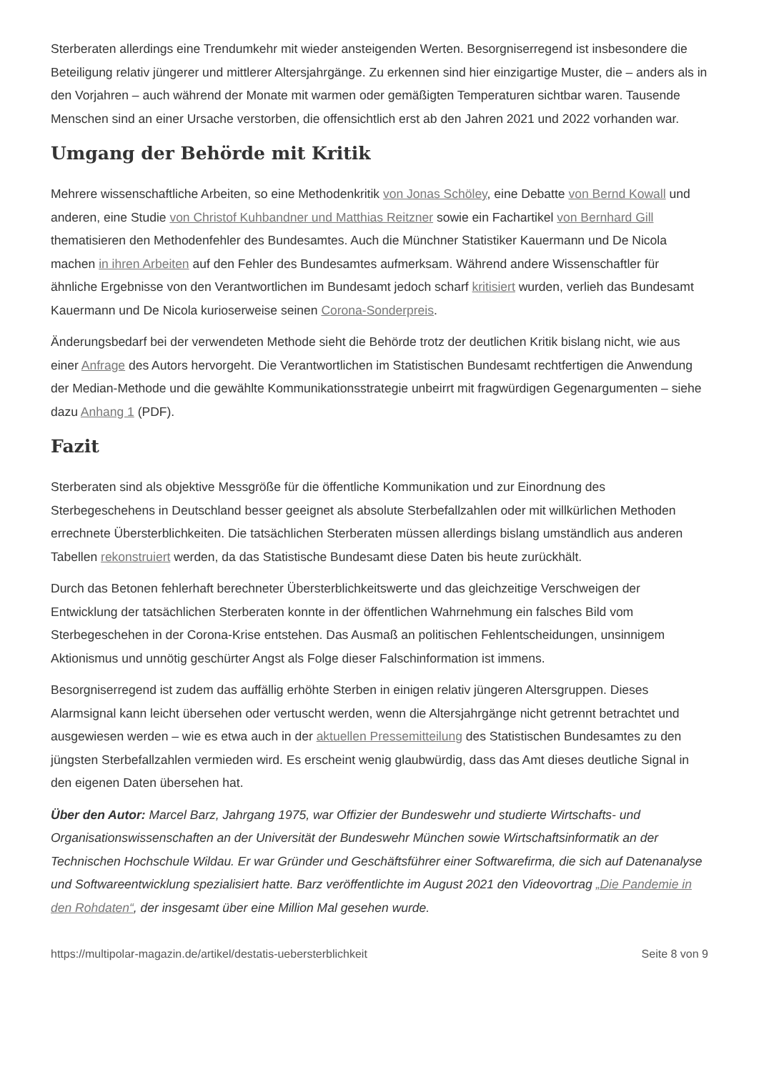Sterberaten allerdings eine Trendumkehr mit wieder ansteigenden Werten. Besorgniserregend ist insbesondere die Beteiligung relativ jüngerer und mittlerer Altersjahrgänge. Zu erkennen sind hier einzigartige Muster, die – anders als in den Vorjahren – auch während der Monate mit warmen oder gemäßigten Temperaturen sichtbar waren. Tausende Menschen sind an einer Ursache verstorben, die offensichtlich erst ab den Jahren 2021 und 2022 vorhanden war.
Umgang der Behörde mit Kritik
Mehrere wissenschaftliche Arbeiten, so eine Methodenkritik von Jonas Schöley, eine Debatte von Bernd Kowall und anderen, eine Studie von Christof Kuhbandner und Matthias Reitzner sowie ein Fachartikel von Bernhard Gill thematisieren den Methodenfehler des Bundesamtes. Auch die Münchner Statistiker Kauermann und De Nicola machen in ihren Arbeiten auf den Fehler des Bundesamtes aufmerksam. Während andere Wissenschaftler für ähnliche Ergebnisse von den Verantwortlichen im Bundesamt jedoch scharf kritisiert wurden, verlieh das Bundesamt Kauermann und De Nicola kurioserweise seinen Corona-Sonderpreis.
Änderungsbedarf bei der verwendeten Methode sieht die Behörde trotz der deutlichen Kritik bislang nicht, wie aus einer Anfrage des Autors hervorgeht. Die Verantwortlichen im Statistischen Bundesamt rechtfertigen die Anwendung der Median-Methode und die gewählte Kommunikationsstrategie unbeirrt mit fragwürdigen Gegenargumenten – siehe dazu Anhang 1 (PDF).
Fazit
Sterberaten sind als objektive Messgröße für die öffentliche Kommunikation und zur Einordnung des Sterbegeschehens in Deutschland besser geeignet als absolute Sterbefallzahlen oder mit willkürlichen Methoden errechnete Übersterblichkeiten. Die tatsächlichen Sterberaten müssen allerdings bislang umständlich aus anderen Tabellen rekonstruiert werden, da das Statistische Bundesamt diese Daten bis heute zurückhält.
Durch das Betonen fehlerhaft berechneter Übersterblichkeitswerte und das gleichzeitige Verschweigen der Entwicklung der tatsächlichen Sterberaten konnte in der öffentlichen Wahrnehmung ein falsches Bild vom Sterbegeschehen in der Corona-Krise entstehen. Das Ausmaß an politischen Fehlentscheidungen, unsinnigem Aktionismus und unnötig geschürter Angst als Folge dieser Falschinformation ist immens.
Besorgniserregend ist zudem das auffällig erhöhte Sterben in einigen relativ jüngeren Altersgruppen. Dieses Alarmsignal kann leicht übersehen oder vertuscht werden, wenn die Altersjahrgänge nicht getrennt betrachtet und ausgewiesen werden – wie es etwa auch in der aktuellen Pressemitteilung des Statistischen Bundesamtes zu den jüngsten Sterbefallzahlen vermieden wird. Es erscheint wenig glaubwürdig, dass das Amt dieses deutliche Signal in den eigenen Daten übersehen hat.
Über den Autor: Marcel Barz, Jahrgang 1975, war Offizier der Bundeswehr und studierte Wirtschafts- und Organisationswissenschaften an der Universität der Bundeswehr München sowie Wirtschaftsinformatik an der Technischen Hochschule Wildau. Er war Gründer und Geschäftsführer einer Softwarefirma, die sich auf Datenanalyse und Softwareentwicklung spezialisiert hatte. Barz veröffentlichte im August 2021 den Videovortrag „Die Pandemie in den Rohdaten“, der insgesamt über eine Million Mal gesehen wurde.
https://multipolar-magazin.de/artikel/destatis-uebersterblichkeit Seite 8 von 9